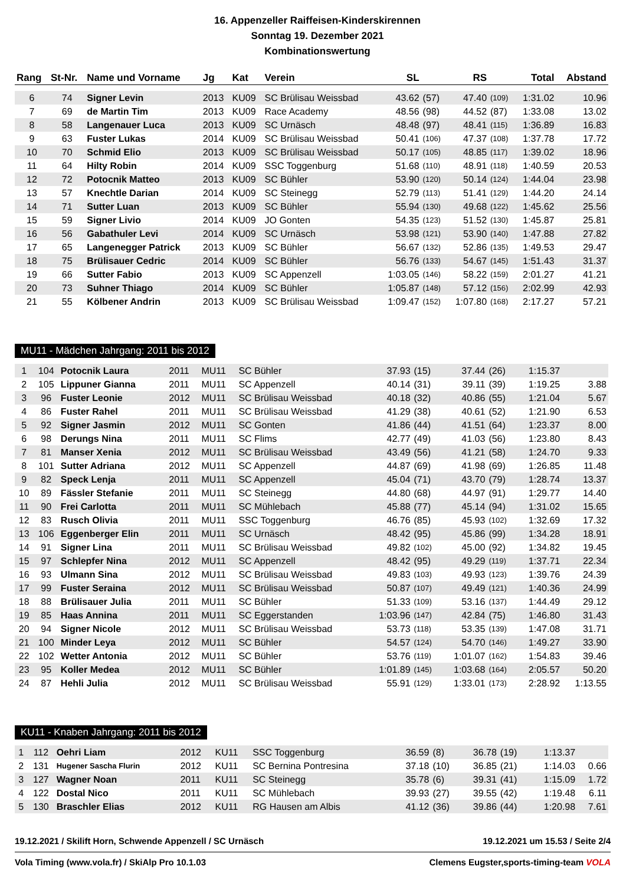16. Appenzeller Raiffeisen-Kinderskirennen
Sonntag 19. Dezember 2021
Kombinationswertung
| Rang | St-Nr. | Name und Vorname | Jg | Kat | Verein | SL | | RS | | Total | Abstand |
| --- | --- | --- | --- | --- | --- | --- | --- | --- | --- | --- | --- |
| 6 | 74 | Signer Levin | 2013 | KU09 | SC Brülisau Weissbad | 43.62 | (57) | 47.40 | (109) | 1:31.02 | 10.96 |
| 7 | 69 | de Martin Tim | 2013 | KU09 | Race Academy | 48.56 | (98) | 44.52 | (87) | 1:33.08 | 13.02 |
| 8 | 58 | Langenauer Luca | 2013 | KU09 | SC Urnäsch | 48.48 | (97) | 48.41 | (115) | 1:36.89 | 16.83 |
| 9 | 63 | Fuster Lukas | 2014 | KU09 | SC Brülisau Weissbad | 50.41 | (106) | 47.37 | (108) | 1:37.78 | 17.72 |
| 10 | 70 | Schmid Elio | 2013 | KU09 | SC Brülisau Weissbad | 50.17 | (105) | 48.85 | (117) | 1:39.02 | 18.96 |
| 11 | 64 | Hilty Robin | 2014 | KU09 | SSC Toggenburg | 51.68 | (110) | 48.91 | (118) | 1:40.59 | 20.53 |
| 12 | 72 | Potocnik Matteo | 2013 | KU09 | SC Bühler | 53.90 | (120) | 50.14 | (124) | 1:44.04 | 23.98 |
| 13 | 57 | Knechtle Darian | 2014 | KU09 | SC Steinegg | 52.79 | (113) | 51.41 | (129) | 1:44.20 | 24.14 |
| 14 | 71 | Sutter Luan | 2013 | KU09 | SC Bühler | 55.94 | (130) | 49.68 | (122) | 1:45.62 | 25.56 |
| 15 | 59 | Signer Livio | 2014 | KU09 | JO Gonten | 54.35 | (123) | 51.52 | (130) | 1:45.87 | 25.81 |
| 16 | 56 | Gabathuler Levi | 2014 | KU09 | SC Urnäsch | 53.98 | (121) | 53.90 | (140) | 1:47.88 | 27.82 |
| 17 | 65 | Langenegger Patrick | 2013 | KU09 | SC Bühler | 56.67 | (132) | 52.86 | (135) | 1:49.53 | 29.47 |
| 18 | 75 | Brülisauer Cedric | 2014 | KU09 | SC Bühler | 56.76 | (133) | 54.67 | (145) | 1:51.43 | 31.37 |
| 19 | 66 | Sutter Fabio | 2013 | KU09 | SC Appenzell | 1:03.05 | (146) | 58.22 | (159) | 2:01.27 | 41.21 |
| 20 | 73 | Suhner Thiago | 2014 | KU09 | SC Bühler | 1:05.87 | (148) | 57.12 | (156) | 2:02.99 | 42.93 |
| 21 | 55 | Kölbener Andrin | 2013 | KU09 | SC Brülisau Weissbad | 1:09.47 | (152) | 1:07.80 | (168) | 2:17.27 | 57.21 |
MU11 - Mädchen Jahrgang: 2011 bis 2012
| 1 | 104 | Potocnik Laura | 2011 | MU11 | SC Bühler | 37.93 | (15) | 37.44 | (26) | 1:15.37 | |
| 2 | 105 | Lippuner Gianna | 2011 | MU11 | SC Appenzell | 40.14 | (31) | 39.11 | (39) | 1:19.25 | 3.88 |
| 3 | 96 | Fuster Leonie | 2012 | MU11 | SC Brülisau Weissbad | 40.18 | (32) | 40.86 | (55) | 1:21.04 | 5.67 |
| 4 | 86 | Fuster Rahel | 2011 | MU11 | SC Brülisau Weissbad | 41.29 | (38) | 40.61 | (52) | 1:21.90 | 6.53 |
| 5 | 92 | Signer Jasmin | 2012 | MU11 | SC Gonten | 41.86 | (44) | 41.51 | (64) | 1:23.37 | 8.00 |
| 6 | 98 | Derungs Nina | 2011 | MU11 | SC Flims | 42.77 | (49) | 41.03 | (56) | 1:23.80 | 8.43 |
| 7 | 81 | Manser Xenia | 2012 | MU11 | SC Brülisau Weissbad | 43.49 | (56) | 41.21 | (58) | 1:24.70 | 9.33 |
| 8 | 101 | Sutter Adriana | 2012 | MU11 | SC Appenzell | 44.87 | (69) | 41.98 | (69) | 1:26.85 | 11.48 |
| 9 | 82 | Speck Lenja | 2011 | MU11 | SC Appenzell | 45.04 | (71) | 43.70 | (79) | 1:28.74 | 13.37 |
| 10 | 89 | Fässler Stefanie | 2011 | MU11 | SC Steinegg | 44.80 | (68) | 44.97 | (91) | 1:29.77 | 14.40 |
| 11 | 90 | Frei Carlotta | 2011 | MU11 | SC Mühlebach | 45.88 | (77) | 45.14 | (94) | 1:31.02 | 15.65 |
| 12 | 83 | Rusch Olivia | 2011 | MU11 | SSC Toggenburg | 46.76 | (85) | 45.93 | (102) | 1:32.69 | 17.32 |
| 13 | 106 | Eggenberger Elin | 2011 | MU11 | SC Urnäsch | 48.42 | (95) | 45.86 | (99) | 1:34.28 | 18.91 |
| 14 | 91 | Signer Lina | 2011 | MU11 | SC Brülisau Weissbad | 49.82 | (102) | 45.00 | (92) | 1:34.82 | 19.45 |
| 15 | 97 | Schlepfer Nina | 2012 | MU11 | SC Appenzell | 48.42 | (95) | 49.29 | (119) | 1:37.71 | 22.34 |
| 16 | 93 | Ulmann Sina | 2012 | MU11 | SC Brülisau Weissbad | 49.83 | (103) | 49.93 | (123) | 1:39.76 | 24.39 |
| 17 | 99 | Fuster Seraina | 2012 | MU11 | SC Brülisau Weissbad | 50.87 | (107) | 49.49 | (121) | 1:40.36 | 24.99 |
| 18 | 88 | Brülisauer Julia | 2011 | MU11 | SC Bühler | 51.33 | (109) | 53.16 | (137) | 1:44.49 | 29.12 |
| 19 | 85 | Haas Annina | 2011 | MU11 | SC Eggerstanden | 1:03.96 | (147) | 42.84 | (75) | 1:46.80 | 31.43 |
| 20 | 94 | Signer Nicole | 2012 | MU11 | SC Brülisau Weissbad | 53.73 | (118) | 53.35 | (139) | 1:47.08 | 31.71 |
| 21 | 100 | Minder Leya | 2012 | MU11 | SC Bühler | 54.57 | (124) | 54.70 | (146) | 1:49.27 | 33.90 |
| 22 | 102 | Wetter Antonia | 2012 | MU11 | SC Bühler | 53.76 | (119) | 1:01.07 | (162) | 1:54.83 | 39.46 |
| 23 | 95 | Koller Medea | 2012 | MU11 | SC Bühler | 1:01.89 | (145) | 1:03.68 | (164) | 2:05.57 | 50.20 |
| 24 | 87 | Hehli Julia | 2012 | MU11 | SC Brülisau Weissbad | 55.91 | (129) | 1:33.01 | (173) | 2:28.92 | 1:13.55 |
KU11 - Knaben Jahrgang: 2011 bis 2012
| 1 | 112 | Oehri Liam | 2012 | KU11 | SSC Toggenburg | 36.59 | (8) | 36.78 | (19) | 1:13.37 | |
| 2 | 131 | Hugener Sascha Flurin | 2012 | KU11 | SC Bernina Pontresina | 37.18 | (10) | 36.85 | (21) | 1:14.03 | 0.66 |
| 3 | 127 | Wagner Noan | 2011 | KU11 | SC Steinegg | 35.78 | (6) | 39.31 | (41) | 1:15.09 | 1.72 |
| 4 | 122 | Dostal Nico | 2011 | KU11 | SC Mühlebach | 39.93 | (27) | 39.55 | (42) | 1:19.48 | 6.11 |
| 5 | 130 | Braschler Elias | 2012 | KU11 | RG Hausen am Albis | 41.12 | (36) | 39.86 | (44) | 1:20.98 | 7.61 |
19.12.2021 / Skilift Horn, Schwende Appenzell / SC Urnäsch 19.12.2021 um 15.53 / Seite 2/4
Vola Timing (www.vola.fr) / SkiAlp Pro 10.1.03 Clemens Eugster,sports-timing-team VOLA